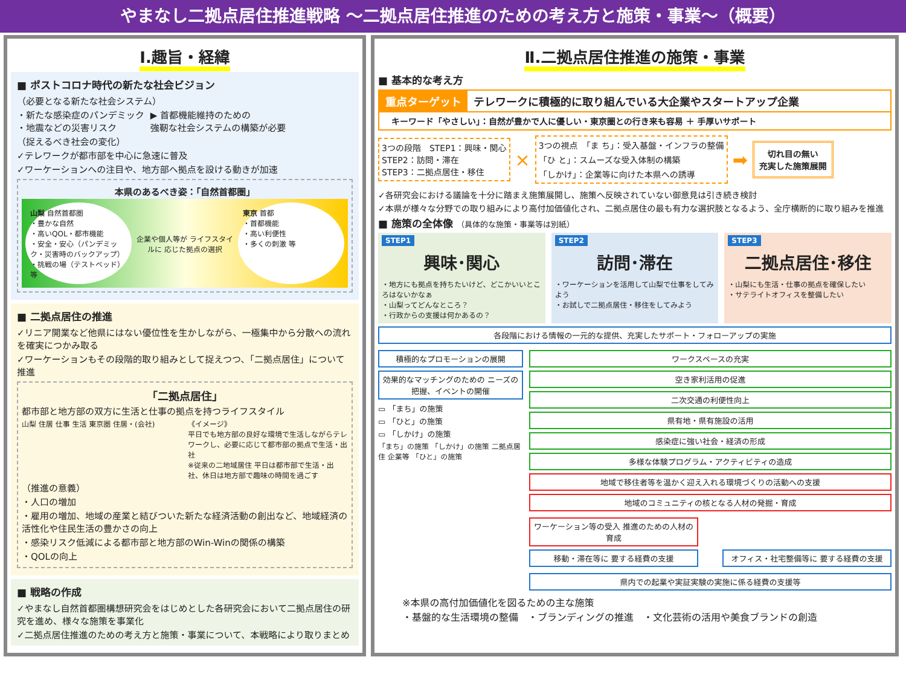やまなし二拠点居住推進戦略 ～二拠点居住推進のための考え方と施策・事業～（概要）
Ⅰ.趣旨・経緯
■ ポストコロナ時代の新たな社会ビジョン
（必要となる新たな社会システム）
・新たな感染症のパンデミック
・地震などの災害リスク
▶ 首都機能維持のための
強靭な社会システムの構築が必要
（捉えるべき社会の変化）
✓テレワークが都市部を中心に急速に普及
✓ワーケーションへの注目や、地方部へ拠点を設ける動きが加速
本県のあるべき姿：「自然首都圏」
山梨 自然首都圏
・豊かな自然
・高いQOL・都市機能
・安全・安心（パンデミック・災害時のバックアップ）
・挑戦の場（テストベッド）等
企業や個人等が ライフスタイルに 応じた拠点の選択
東京 首都
・首都機能
・高い利便性
・多くの刺激 等
■ 二拠点居住の推進
✓リニア開業など他県にはない優位性を生かしながら、一極集中から分散への流れを確実につかみ取る
✓ワーケーションもその段階的取り組みとして捉えつつ、「二拠点居住」について推進
「二拠点居住」
都市部と地方部の双方に生活と仕事の拠点を持つライフスタイル
山梨 住居 仕事 生活 東京圏 住居・(会社)
《イメージ》
平日でも地方部の良好な環境で生活しながらテレワークし、必要に応じて都市部の拠点で生活・出社
※従来の二地域居住 平日は都市部で生活・出社、休日は地方部で趣味の時間を過ごす
（推進の意義）
・人口の増加
・雇用の増加、地域の産業と結びついた新たな経済活動の創出など、地域経済の活性化や住民生活の豊かさの向上
・感染リスク低減による都市部と地方部のWin-Winの関係の構築
・QOLの向上
■ 戦略の作成
✓やまなし自然首都圏構想研究会をはじめとした各研究会において二拠点居住の研究を進め、様々な施策を事業化
✓二拠点居住推進のための考え方と施策・事業について、本戦略により取りまとめ
Ⅱ.二拠点居住推進の施策・事業
■ 基本的な考え方
重点ターゲット テレワークに積極的に取り組んでいる大企業やスタートアップ企業
キーワード「やさしい」：自然が豊かで人に優しい・東京圏との行き来も容易 ＋ 手厚いサポート
3つの段階　STEP1：興味・関心
STEP2：訪問・滞在
STEP3：二拠点居住・移住
×
3つの視点　「ま ち」：受入基盤・インフラの整備
「ひ と」：スムーズな受入体制の構築
「しかけ」：企業等に向けた本県への誘導
➡
切れ目の無い
充実した施策展開
✓各研究会における議論を十分に踏まえ施策展開し、施策へ反映されていない御意見は引き続き検討
✓本県が様々な分野での取り組みにより高付加価値化され、二拠点居住の最も有力な選択肢となるよう、全庁横断的に取り組みを推進
■ 施策の全体像 （具体的な施策・事業等は別紙）
STEP1
興味･関心
・地方にも拠点を持ちたいけど、どこかいいところはないかなぁ
・山梨ってどんなところ？
・行政からの支援は何かあるの？
STEP2
訪問･滞在
・ワーケーションを活用して山梨で仕事をしてみよう
・お試しで二拠点居住・移住をしてみよう
STEP3
二拠点居住･移住
・山梨にも生活・仕事の拠点を確保したい
・サテライトオフィスを整備したい
各段階における情報の一元的な提供、充実したサポート・フォローアップの実施
積極的なプロモーションの展開
効果的なマッチングのための ニーズの把握、イベントの開催
▭ 「まち」の施策
▭ 「ひと」の施策
▭ 「しかけ」の施策
「まち」の施策 「しかけ」の施策 二拠点居住 企業等 「ひと」の施策
ワークスペースの充実
空き家利活用の促進
二次交通の利便性向上
県有地・県有施設の活用
感染症に強い社会・経済の形成
多様な体験プログラム・アクティビティの造成
地域で移住者等を温かく迎え入れる環境づくりの活動への支援
地域のコミュニティの核となる人材の発掘・育成
ワーケーション等の受入 推進のための人材の育成
移動・滞在等に 要する経費の支援
オフィス・社宅整備等に 要する経費の支援
県内での起業や実証実験の実施に係る経費の支援等
※本県の高付加価値化を図るための主な施策
・基盤的な生活環境の整備　・ブランディングの推進　・文化芸術の活用や美食ブランドの創造